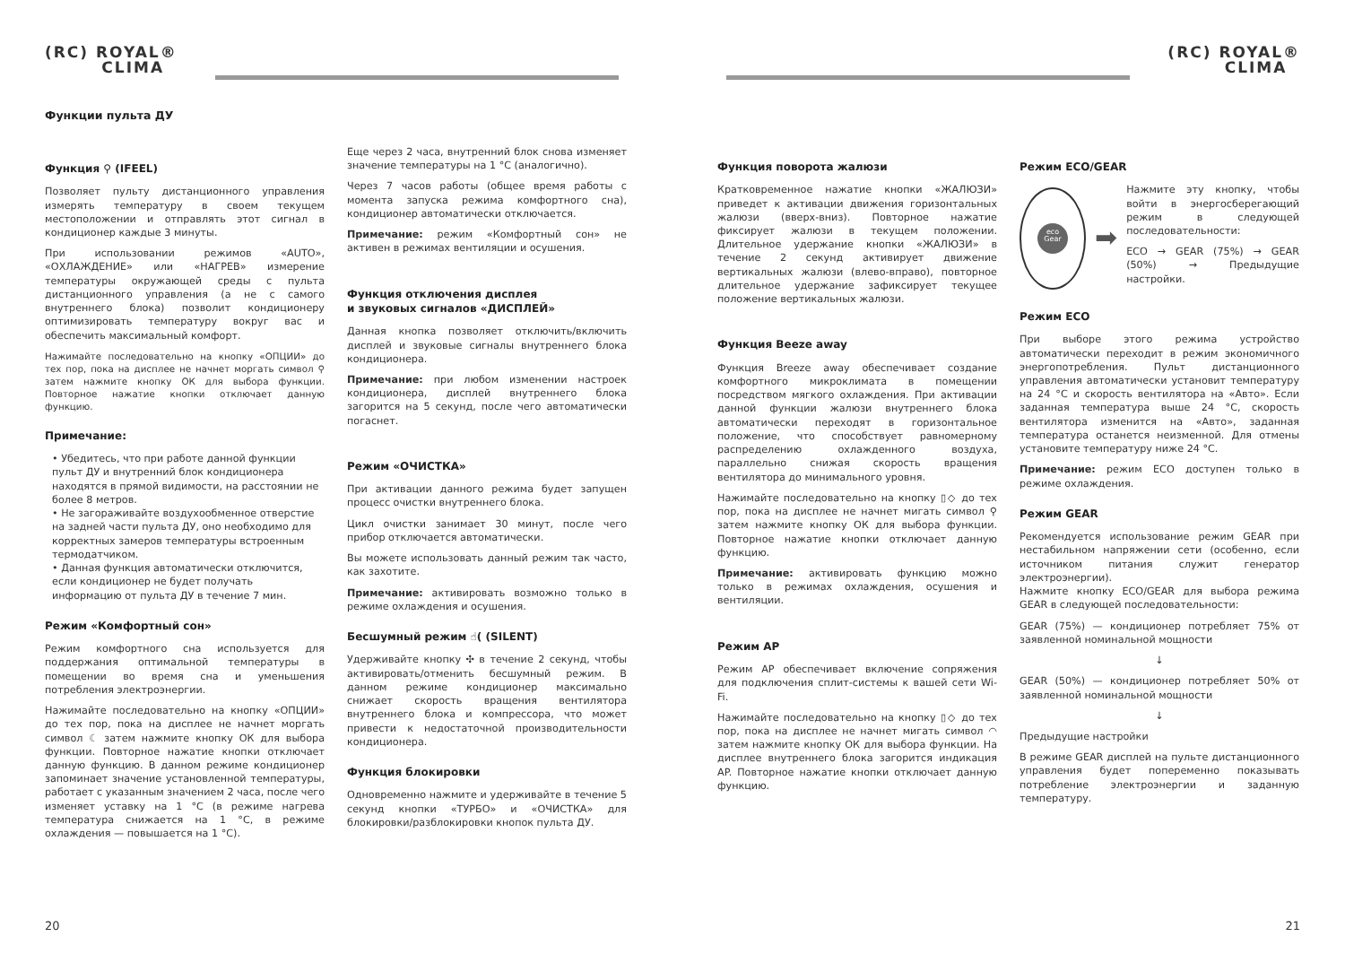(RC) ROYAL®
CLIMA
Функции пульта ДУ
Функция ⚲ (IFEEL)
Позволяет пульту дистанционного управления измерять температуру в своем текущем местоположении и отправлять этот сигнал в кондиционер каждые 3 минуты.
При использовании режимов «AUTO», «ОХЛАЖДЕНИЕ» или «НАГРЕВ» измерение температуры окружающей среды с пульта дистанционного управления (а не с самого внутреннего блока) позволит кондиционеру оптимизировать температуру вокруг вас и обеспечить максимальный комфорт.
Нажимайте последовательно на кнопку «ОПЦИИ» до тех пор, пока на дисплее не начнет моргать символ ⚲ затем нажмите кнопку ОК для выбора функции. Повторное нажатие кнопки отключает данную функцию.
Примечание:
• Убедитесь, что при работе данной функции пульт ДУ и внутренний блок кондиционера находятся в прямой видимости, на расстоянии не более 8 метров.
• Не загораживайте воздухообменное отверстие на задней части пульта ДУ, оно необходимо для корректных замеров температуры встроенным термодатчиком.
• Данная функция автоматически отключится, если кондиционер не будет получать информацию от пульта ДУ в течение 7 мин.
Режим «Комфортный сон»
Режим комфортного сна используется для поддержания оптимальной температуры в помещении во время сна и уменьшения потребления электроэнергии.
Нажимайте последовательно на кнопку «ОПЦИИ» до тех пор, пока на дисплее не начнет моргать символ ☾ затем нажмите кнопку ОК для выбора функции. Повторное нажатие кнопки отключает данную функцию. В данном режиме кондиционер запоминает значение установленной температуры, работает с указанным значением 2 часа, после чего изменяет уставку на 1 °С (в режиме нагрева температура снижается на 1 °С, в режиме охлаждения — повышается на 1 °С).
Еще через 2 часа, внутренний блок снова изменяет значение температуры на 1 °С (аналогично).
Через 7 часов работы (общее время работы с момента запуска режима комфортного сна), кондиционер автоматически отключается.
Примечание: режим «Комфортный сон» не активен в режимах вентиляции и осушения.
Функция отключения дисплея
и звуковых сигналов «ДИСПЛЕЙ»
Данная кнопка позволяет отключить/включить дисплей и звуковые сигналы внутреннего блока кондиционера.
Примечание: при любом изменении настроек кондиционера, дисплей внутреннего блока загорится на 5 секунд, после чего автоматически погаснет.
Режим «ОЧИСТКА»
При активации данного режима будет запущен процесс очистки внутреннего блока.
Цикл очистки занимает 30 минут, после чего прибор отключается автоматически.
Вы можете использовать данный режим так часто, как захотите.
Примечание: активировать возможно только в режиме охлаждения и осушения.
Бесшумный режим ☝( (SILENT)
Удерживайте кнопку ✣ в течение 2 секунд, чтобы активировать/отменить бесшумный режим. В данном режиме кондиционер максимально снижает скорость вращения вентилятора внутреннего блока и компрессора, что может привести к недостаточной производительности кондиционера.
Функция блокировки
Одновременно нажмите и удерживайте в течение 5 секунд кнопки «ТУРБО» и «ОЧИСТКА» для блокировки/разблокировки кнопок пульта ДУ.
20
(RC) ROYAL®
CLIMA
Функция поворота жалюзи
Кратковременное нажатие кнопки «ЖАЛЮЗИ» приведет к активации движения горизонтальных жалюзи (вверх-вниз). Повторное нажатие фиксирует жалюзи в текущем положении. Длительное удержание кнопки «ЖАЛЮЗИ» в течение 2 секунд активирует движение вертикальных жалюзи (влево-вправо), повторное длительное удержание зафиксирует текущее положение вертикальных жалюзи.
Функция Beeze away
Функция Breeze away обеспечивает создание комфортного микроклимата в помещении посредством мягкого охлаждения. При активации данной функции жалюзи внутреннего блока автоматически переходят в горизонтальное положение, что способствует равномерному распределению охлажденного воздуха, параллельно снижая скорость вращения вентилятора до минимального уровня.
Нажимайте последовательно на кнопку ▯◇ до тех пор, пока на дисплее не начнет мигать символ ⚲ затем нажмите кнопку ОК для выбора функции. Повторное нажатие кнопки отключает данную функцию.
Примечание: активировать функцию можно только в режимах охлаждения, осушения и вентиляции.
Режим AP
Режим AP обеспечивает включение сопряжения для подключения сплит-системы к вашей сети Wi-Fi.
Нажимайте последовательно на кнопку ▯◇ до тех пор, пока на дисплее не начнет мигать символ ◠ затем нажмите кнопку ОК для выбора функции. На дисплее внутреннего блока загорится индикация AP. Повторное нажатие кнопки отключает данную функцию.
Режим ECO/GEAR
eco
Gear
➡
Нажмите эту кнопку, чтобы войти в энергосберегающий режим в следующей последовательности:
ECO → GEAR (75%) → GEAR (50%) → Предыдущие настройки.
Режим ECO
При выборе этого режима устройство автоматически переходит в режим экономичного энергопотребления. Пульт дистанционного управления автоматически установит температуру на 24 °С и скорость вентилятора на «Авто». Если заданная температура выше 24 °С, скорость вентилятора изменится на «Авто», заданная температура останется неизменной. Для отмены установите температуру ниже 24 °С.
Примечание: режим ECO доступен только в режиме охлаждения.
Режим GEAR
Рекомендуется использование режим GEAR при нестабильном напряжении сети (особенно, если источником питания служит генератор электроэнергии).
Нажмите кнопку ECO/GEAR для выбора режима GEAR в следующей последовательности:
GEAR (75%) — кондиционер потребляет 75% от заявленной номинальной мощности
↓
GEAR (50%) — кондиционер потребляет 50% от заявленной номинальной мощности
↓
Предыдущие настройки
В режиме GEAR дисплей на пульте дистанционного управления будет попеременно показывать потребление электроэнергии и заданную температуру.
21